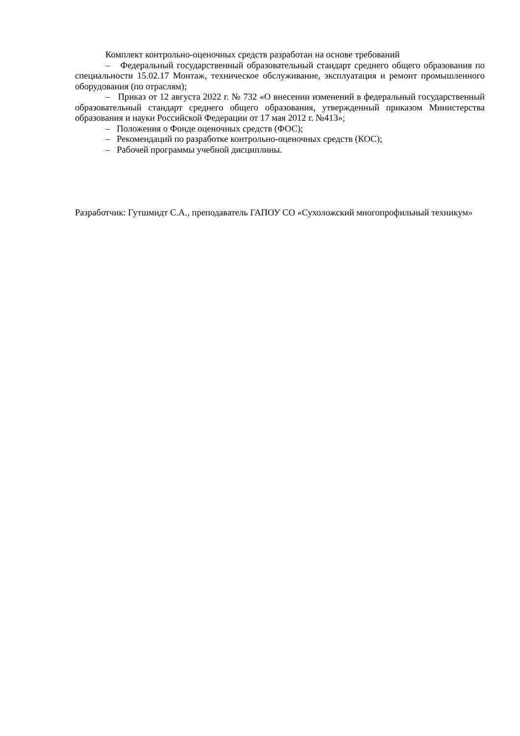Комплект контрольно-оценочных средств разработан на основе требований
– Федеральный государственный образовательный стандарт среднего общего образования по специальности 15.02.17 Монтаж, техническое обслуживание, эксплуатация и ремонт промышленного оборудования (по отраслям);
– Приказ от 12 августа 2022 г. № 732 «О внесении изменений в федеральный государственный образовательный стандарт среднего общего образования, утвержденный приказом Министерства образования и науки Российской Федерации от 17 мая 2012 г. №413»;
– Положения о Фонде оценочных средств (ФОС);
– Рекомендаций по разработке контрольно-оценочных средств (КОС);
– Рабочей программы учебной дисциплины.
Разработчик: Гутшмидт С.А., преподаватель ГАПОУ СО «Сухоложский многопрофильный техникум»